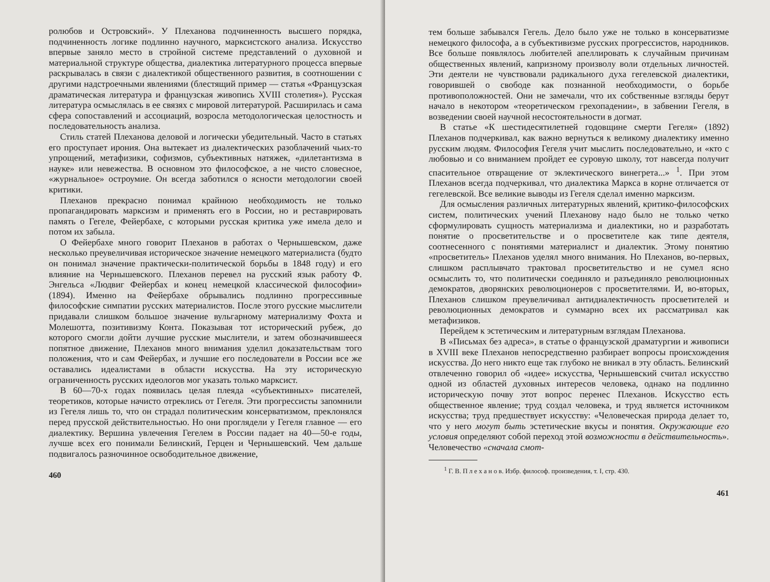ролюбов и Островский». У Плеханова подчиненность высшего порядка, подчиненность логике подлинно научного, марксистского анализа. Искусство впервые заняло место в стройной системе представлений о духовной и материальной структуре общества, диалектика литературного процесса впервые раскрывалась в связи с диалектикой общественного развития, в соотношении с другими надстроечными явлениями (блестящий пример — статья «Французская драматическая литература и французская живопись XVIII столетия»). Русская литература осмыслялась в ее связях с мировой литературой. Расширилась и сама сфера сопоставлений и ассоциаций, возросла методологическая целостность и последовательность анализа.
Стиль статей Плеханова деловой и логически убедительный. Часто в статьях его проступает ирония. Она вытекает из диалектических разоблачений чьих-то упрощений, метафизики, софизмов, субъективных натяжек, «дилетантизма в науке» или невежества. В основном это философское, а не чисто словесное, «журнальное» остроумие. Он всегда заботился о ясности методологии своей критики.
Плеханов прекрасно понимал крайнюю необходимость не только пропагандировать марксизм и применять его в России, но и реставрировать память о Гегеле, Фейербахе, с которыми русская критика уже имела дело и потом их забыла.
О Фейербахе много говорит Плеханов в работах о Чернышевском, даже несколько преувеличивая историческое значение немецкого материалиста (будто он понимал значение практически-политической борьбы в 1848 году) и его влияние на Чернышевского. Плеханов перевел на русский язык работу Ф. Энгельса «Людвиг Фейербах и конец немецкой классической философии» (1894). Именно на Фейербахе обрывались подлинно прогрессивные философские симпатии русских материалистов. После этого русские мыслители придавали слишком большое значение вульгарному материализму Фохта и Молешотта, позитивизму Конта. Показывая тот исторический рубеж, до которого смогли дойти лучшие русские мыслители, и затем обозначившееся попятное движение, Плеханов много внимания уделил доказательствам того положения, что и сам Фейербах, и лучшие его последователи в России все же оставались идеалистами в области искусства. На эту историческую ограниченность русских идеологов мог указать только марксист.
В 60—70-х годах появилась целая плеяда «субъективных» писателей, теоретиков, которые начисто отреклись от Гегеля. Эти прогрессисты запомнили из Гегеля лишь то, что он страдал политическим консерватизмом, преклонялся перед прусской действительностью. Но они проглядели у Гегеля главное — его диалектику. Вершина увлечения Гегелем в России падает на 40—50-е годы, лучше всех его понимали Белинский, Герцен и Чернышевский. Чем дальше подвигалось разночинное освободительное движение,
460
тем больше забывался Гегель. Дело было уже не только в консерватизме немецкого философа, а в субъективизме русских прогрессистов, народников. Все больше появлялось любителей апеллировать к случайным причинам общественных явлений, капризному произволу воли отдельных личностей. Эти деятели не чувствовали радикального духа гегелевской диалектики, говорившей о свободе как познанной необходимости, о борьбе противоположностей. Они не замечали, что их собственные взгляды берут начало в некотором «теоретическом грехопадении», в забвении Гегеля, в возведении своей научной несостоятельности в догмат.
В статье «К шестидесятилетней годовщине смерти Гегеля» (1892) Плеханов подчеркивал, как важно вернуться к великому диалектику именно русским людям. Философия Гегеля учит мыслить последовательно, и «кто с любовью и со вниманием пройдет ее суровую школу, тот навсегда получит спасительное отвращение от эклектического винегрета...» <sup>1</sup>. При этом Плеханов всегда подчеркивал, что диалектика Маркса в корне отличается от гегелевской. Все великие выводы из Гегеля сделал именно марксизм.
Для осмысления различных литературных явлений, критико-философских систем, политических учений Плеханову надо было не только четко сформулировать сущность материализма и диалектики, но и разработать понятие о просветительстве и о просветителе как типе деятеля, соотнесенного с понятиями материалист и диалектик. Этому понятию «просветитель» Плеханов уделял много внимания. Но Плеханов, во-первых, слишком расплывчато трактовал просветительство и не сумел ясно осмыслить то, что политически соединяло и разъединяло революционных демократов, дворянских революционеров с просветителями. И, во-вторых, Плеханов слишком преувеличивал антидиалектичность просветителей и революционных демократов и суммарно всех их рассматривал как метафизиков.
Перейдем к эстетическим и литературным взглядам Плеханова.
В «Письмах без адреса», в статье о французской драматургии и живописи в XVIII веке Плеханов непосредственно разбирает вопросы происхождения искусства. До него никто еще так глубоко не вникал в эту область. Белинский отвлеченно говорил об «идее» искусства, Чернышевский считал искусство одной из областей духовных интересов человека, однако на подлинно историческую почву этот вопрос перенес Плеханов. Искусство есть общественное явление; труд создал человека, и труд является источником искусства; труд предшествует искусству: «Человеческая природа делает то, что у него могут быть эстетические вкусы и понятия. Окружающие его условия определяют собой переход этой возможности в действительность». Человечество «сначала смот-
<sup>1</sup> Г. В. П л е х а н о в. Избр. философ. произведения, т. I, стр. 430.
461